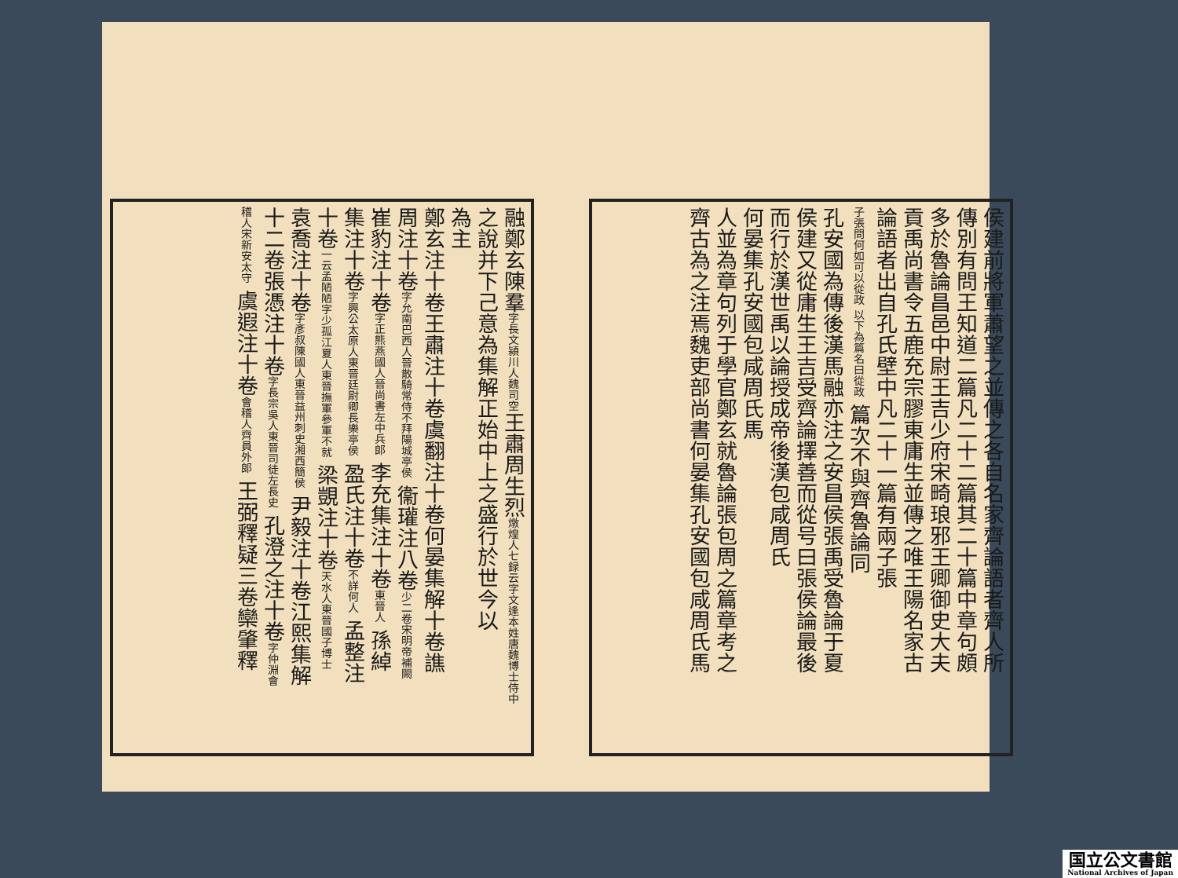侯建前將軍蕭望之並傳之各自名家齊論語者齊人所
傳別有問王知道二篇凡二十二篇其二十篇中章句頗
多於魯論昌邑中尉王吉少府宋畸琅邪王卿御史大夫
貢禹尚書令五鹿充宗膠東庸生並傳之唯王陽名家古
論語者出自孔氏壁中凡二十一篇有兩子張
子張問何如可以從政 以下為篇名曰從政 篇次不與齊魯論同
孔安國為傳後漢馬融亦注之安昌侯張禹受魯論于夏
侯建又從庸生王吉受齊論擇善而從号曰張侯論最後
而行於漢世禹以論授成帝後漢包咸周氏
何晏集孔安國包咸周氏馬
人並為章句列于學官鄭玄就魯論張包周之篇章考之
齊古為之注焉魏吏部尚書何晏集孔安國包咸周氏馬
融鄭玄陳羣字長文潁川人魏司空王肅周生烈燉煌人七録云字文逢本姓唐魏博士侍中
之說并下己意為集解正始中上之盛行於世今以
為主
鄭玄注十卷王肅注十卷虞翻注十卷何晏集解十卷譙
周注十卷字允南巴西人晉散騎常侍不拜陽城亭侯 衞瓘注八卷少二卷宋明帝補闕
崔豹注十卷字正熊燕國人晉尚書左中兵郎 李充集注十卷東晉人 孫綽
集注十卷字興公太原人東晉廷尉卿長樂亭侯 盈氏注十卷不詳何人 孟整注
十卷一云孟陋陋字少孤江夏人東晉撫軍參軍不就 梁覬注十卷天水人東晉國子博士
袁喬注十卷字彥叔陳國人東晉益州刺史湘西簡侯 尹毅注十卷江熙集解
十二卷張憑注十卷字長宗吳人東晉司徒左長史 孔澄之注十卷字仲淵會
稽人宋新安太守 虞遐注十卷會稽人齊員外郎 王弼釋疑三卷欒肇釋
国立公文書館
National Archives of Japan